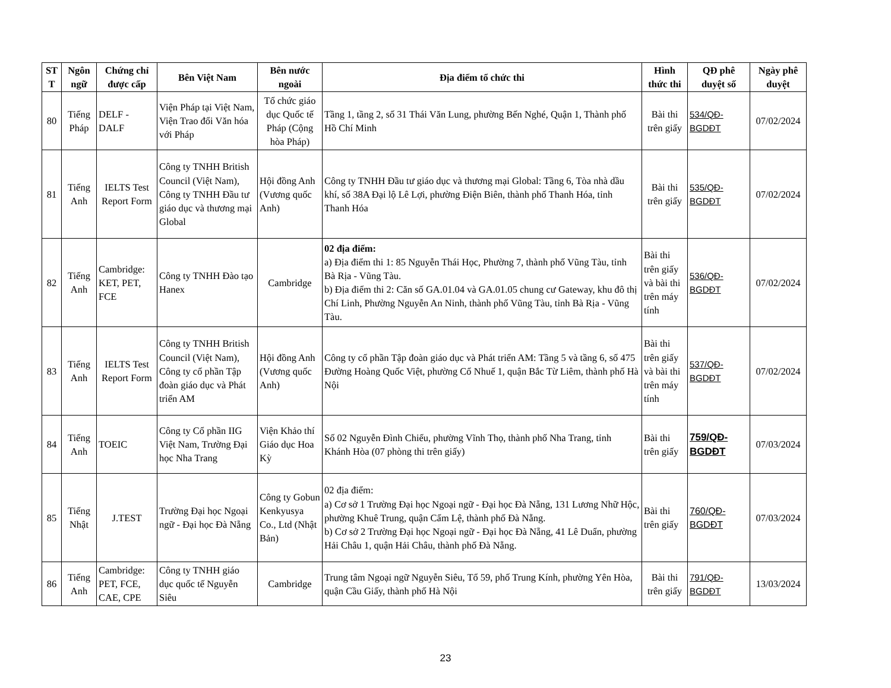| ST T | Ngôn ngữ | Chứng chỉ được cấp | Bên Việt Nam | Bên nước ngoài | Địa điểm tổ chức thi | Hình thức thi | QĐ phê duyệt số | Ngày phê duyệt |
| --- | --- | --- | --- | --- | --- | --- | --- | --- |
| 80 | Tiếng Pháp | DELF - DALF | Viện Pháp tại Việt Nam, Viện Trao đổi Văn hóa với Pháp | Tổ chức giáo dục Quốc tế Pháp (Cộng hòa Pháp) | Tầng 1, tầng 2, số 31 Thái Văn Lung, phường Bến Nghé, Quận 1, Thành phố Hồ Chí Minh | Bài thi trên giấy | 534/QĐ-BGDĐT | 07/02/2024 |
| 81 | Tiếng Anh | IELTS Test Report Form | Công ty TNHH British Council (Việt Nam), Công ty TNHH Đầu tư giáo dục và thương mại Global | Hội đồng Anh (Vương quốc Anh) | Công ty TNHH Đầu tư giáo dục và thương mại Global: Tầng 6, Tòa nhà dầu khí, số 38A Đại lộ Lê Lợi, phường Điện Biên, thành phố Thanh Hóa, tỉnh Thanh Hóa | Bài thi trên giấy | 535/QĐ-BGDĐT | 07/02/2024 |
| 82 | Tiếng Anh | Cambridge: KET, PET, FCE | Công ty TNHH Đào tạo Hanex | Cambridge | 02 địa điểm: a) Địa điểm thi 1: 85 Nguyễn Thái Học, Phường 7, thành phố Vũng Tàu, tỉnh Bà Rịa - Vũng Tàu. b) Địa điểm thi 2: Căn số GA.01.04 và GA.01.05 chung cư Gateway, khu đô thị Chí Linh, Phường Nguyễn An Ninh, thành phố Vũng Tàu, tỉnh Bà Rịa - Vũng Tàu. | Bài thi trên giấy và bài thi trên máy tính | 536/QĐ-BGDĐT | 07/02/2024 |
| 83 | Tiếng Anh | IELTS Test Report Form | Công ty TNHH British Council (Việt Nam), Công ty cổ phần Tập đoàn giáo dục và Phát triển AM | Hội đồng Anh (Vương quốc Anh) | Công ty cổ phần Tập đoàn giáo dục và Phát triển AM: Tầng 5 và tầng 6, số 475 Đường Hoàng Quốc Việt, phường Cổ Nhuế 1, quận Bắc Từ Liêm, thành phố Hà Nội | Bài thi trên giấy và bài thi trên máy tính | 537/QĐ-BGDĐT | 07/02/2024 |
| 84 | Tiếng Anh | TOEIC | Công ty Cổ phần IIG Việt Nam, Trường Đại học Nha Trang | Viện Khảo thí Giáo dục Hoa Kỳ | Số 02 Nguyễn Đình Chiểu, phường Vĩnh Thọ, thành phố Nha Trang, tỉnh Khánh Hòa (07 phòng thi trên giấy) | Bài thi trên giấy | 759/QĐ-BGDĐT | 07/03/2024 |
| 85 | Tiếng Nhật | J.TEST | Trường Đại học Ngoại ngữ - Đại học Đà Nẵng | Công ty Gobun Kenkyusya Co., Ltd (Nhật Bản) | 02 địa điểm: a) Cơ sở 1 Trường Đại học Ngoại ngữ - Đại học Đà Nẵng, 131 Lương Nhữ Hộc, phường Khuê Trung, quận Cẩm Lệ, thành phố Đà Nẵng. b) Cơ sở 2 Trường Đại học Ngoại ngữ - Đại học Đà Nẵng, 41 Lê Duẩn, phường Hải Châu 1, quận Hải Châu, thành phố Đà Nẵng. | Bài thi trên giấy | 760/QĐ-BGDĐT | 07/03/2024 |
| 86 | Tiếng Anh | Cambridge: PET, FCE, CAE, CPE | Công ty TNHH giáo dục quốc tế Nguyễn Siêu | Cambridge | Trung tâm Ngoại ngữ Nguyễn Siêu, Tổ 59, phố Trung Kính, phường Yên Hòa, quận Cầu Giấy, thành phố Hà Nội | Bài thi trên giấy | 791/QĐ-BGDĐT | 13/03/2024 |
23